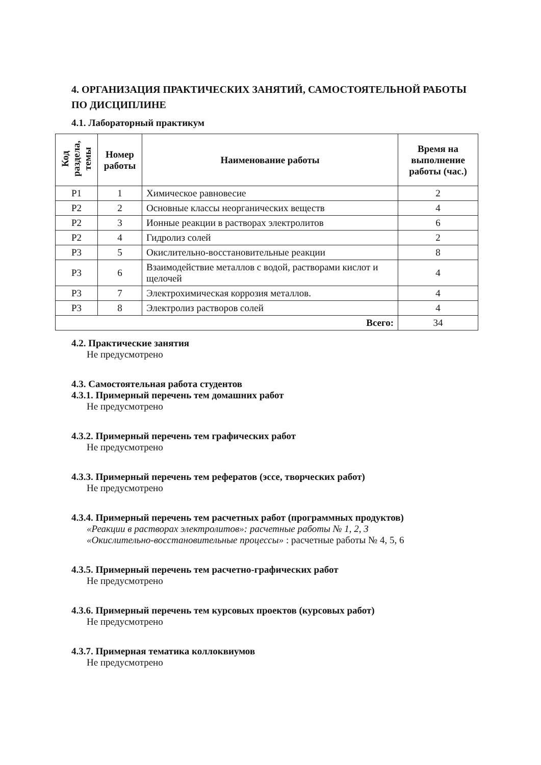4. ОРГАНИЗАЦИЯ ПРАКТИЧЕСКИХ ЗАНЯТИЙ, САМОСТОЯТЕЛЬНОЙ РАБОТЫ ПО ДИСЦИПЛИНЕ
4.1. Лабораторный практикум
| Код раздела, темы | Номер работы | Наименование работы | Время на выполнение работы (час.) |
| --- | --- | --- | --- |
| Р1 | 1 | Химическое равновесие | 2 |
| Р2 | 2 | Основные классы неорганических веществ | 4 |
| Р2 | 3 | Ионные реакции в растворах электролитов | 6 |
| Р2 | 4 | Гидролиз солей | 2 |
| Р3 | 5 | Окислительно-восстановительные реакции | 8 |
| Р3 | 6 | Взаимодействие металлов с водой, растворами кислот и щелочей | 4 |
| Р3 | 7 | Электрохимическая коррозия металлов. | 4 |
| Р3 | 8 | Электролиз растворов солей | 4 |
| Всего: | | | 34 |
4.2. Практические занятия
Не предусмотрено
4.3. Самостоятельная работа студентов
4.3.1. Примерный перечень тем домашних работ
Не предусмотрено
4.3.2. Примерный перечень тем графических работ
Не предусмотрено
4.3.3. Примерный перечень тем рефератов (эссе, творческих работ)
Не предусмотрено
4.3.4. Примерный перечень тем расчетных работ (программных продуктов)
«Реакции в растворах электролитов»: расчетные работы № 1, 2, 3
«Окислительно-восстановительные процессы» : расчетные работы № 4, 5, 6
4.3.5. Примерный перечень тем расчетно-графических работ
Не предусмотрено
4.3.6. Примерный перечень тем курсовых проектов (курсовых работ)
Не предусмотрено
4.3.7. Примерная тематика коллоквиумов
Не предусмотрено